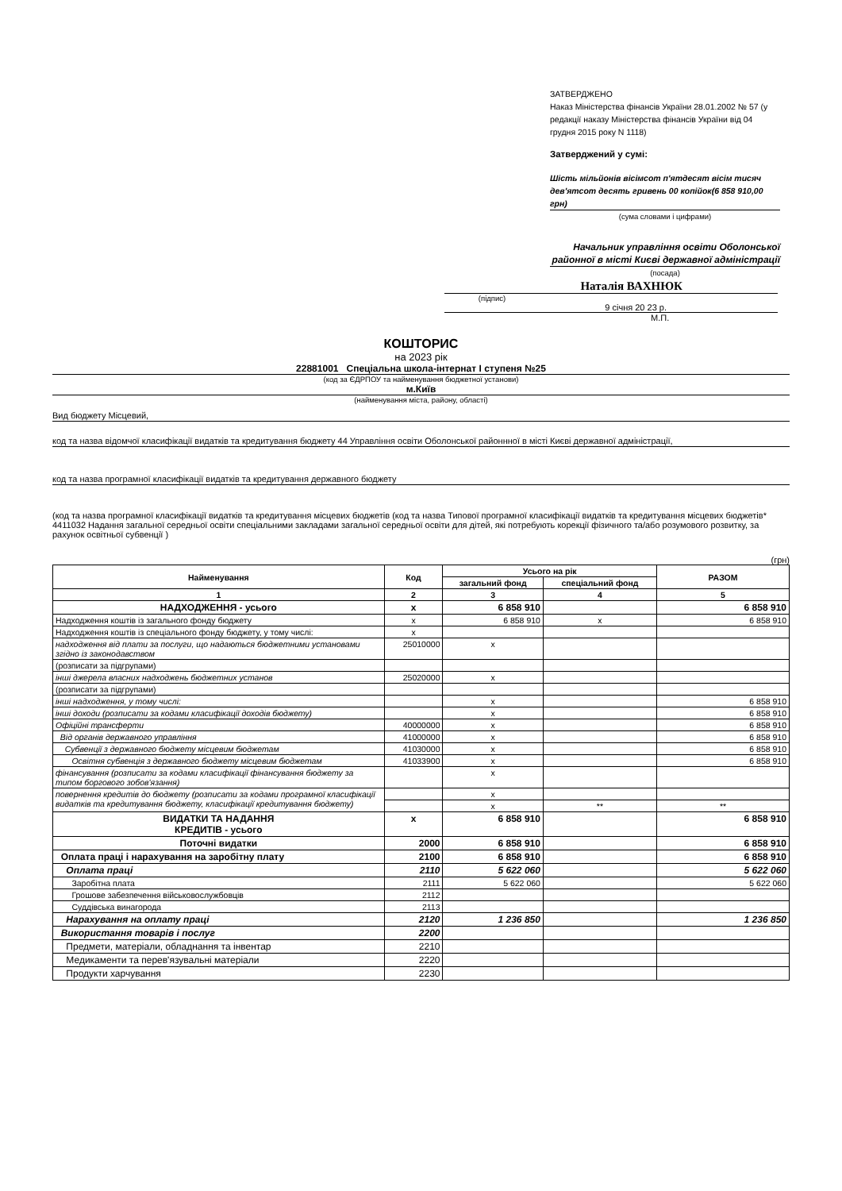ЗАТВЕРДЖЕНО
Наказ Міністерства фінансів України 28.01.2002 № 57 (у редакції наказу Міністерства фінансів України від 04 грудня 2015 року N 1118)
Затверджений у сумі:
Шість мільйонів вісімсот п'ятдесят вісім тисяч дев'ятсот десять гривень 00 копійок(6 858 910,00 грн)
(сума словами і цифрами)
Начальник управління освіти Оболонської районної в місті Києві державної адміністрації
(посада)
Наталія ВАХНЮК
(підпис)
9 січня 20 23 р.
М.П.
КОШТОРИС
на 2023 рік
22881001 Спеціальна школа-інтернат I ступеня №25
(код за ЄДРПОУ та найменування бюджетної установи)
м.Київ
(найменування міста, району, області)
Вид бюджету Місцевий,
код та назва відомчої класифікації видатків та кредитування бюджету 44 Управління освіти Оболонської районнної в місті Києві державної адміністрації,
код та назва програмної класифікації видатків та кредитування державного бюджету
(код та назва програмної класифікації видатків та кредитування місцевих бюджетів (код та назва Типової програмної класифікації видатків та кредитування місцевих бюджетів* 4411032 Надання загальної середньої освіти спеціальними закладами загальної середньої освіти для дітей, які потребують корекції фізичного та/або розумового розвитку, за рахунок освітньої субвенції )
(грн)
| Найменування | Код | Усього на рік | | РАЗОМ |
| --- | --- | --- | --- | --- |
| | | загальний фонд | спеціальний фонд | |
| 1 | 2 | 3 | 4 | 5 |
| НАДХОДЖЕННЯ - усього | х | 6 858 910 | | 6 858 910 |
| Надходження коштів із загального фонду бюджету | х | 6 858 910 | х | 6 858 910 |
| Надходження коштів із спеціального фонду бюджету, у тому числі: | х | | | |
| надходження від плати за послуги, що надаються бюджетними установами згідно із законодавством | 25010000 | х | | |
| (розписати за підгрупами) | | | | |
| інші джерела власних надходжень бюджетних установ | 25020000 | х | | |
| (розписати за підгрупами) | | | | |
| інші надходження, у тому числі: | | х | | 6 858 910 |
| інші доходи (розписати за кодами класифікації доходів бюджету) | | х | | 6 858 910 |
| Офіційні трансферти | 40000000 | х | | 6 858 910 |
| Від органів державного управління | 41000000 | х | | 6 858 910 |
| Субвенції з державного бюджету місцевим бюджетам | 41030000 | х | | 6 858 910 |
| Освітня субвенція з державного бюджету місцевим бюджетам | 41033900 | х | | 6 858 910 |
| фінансування (розписати за кодами класифікації фінансування бюджету за типом боргового зобов'язання) | | х | | |
| повернення кредитів до бюджету (розписати за кодами програмної класифікації видатків та кредитування бюджету, класифікації кредитування бюджету) | | х | | |
| | | х | ** | ** |
| ВИДАТКИ ТА НАДАННЯ КРЕДИТІВ - усього | х | 6 858 910 | | 6 858 910 |
| Поточні видатки | 2000 | 6 858 910 | | 6 858 910 |
| Оплата праці і нарахування на заробітну плату | 2100 | 6 858 910 | | 6 858 910 |
| Оплата праці | 2110 | 5 622 060 | | 5 622 060 |
| Заробітна плата | 2111 | 5 622 060 | | 5 622 060 |
| Грошове забезпечення військовослужбовців | 2112 | | | |
| Суддівська винагорода | 2113 | | | |
| Нарахування на оплату праці | 2120 | 1 236 850 | | 1 236 850 |
| Використання товарів і послуг | 2200 | | | |
| Предмети, матеріали, обладнання та інвентар | 2210 | | | |
| Медикаменти та перев'язувальні матеріали | 2220 | | | |
| Продукти харчування | 2230 | | | |